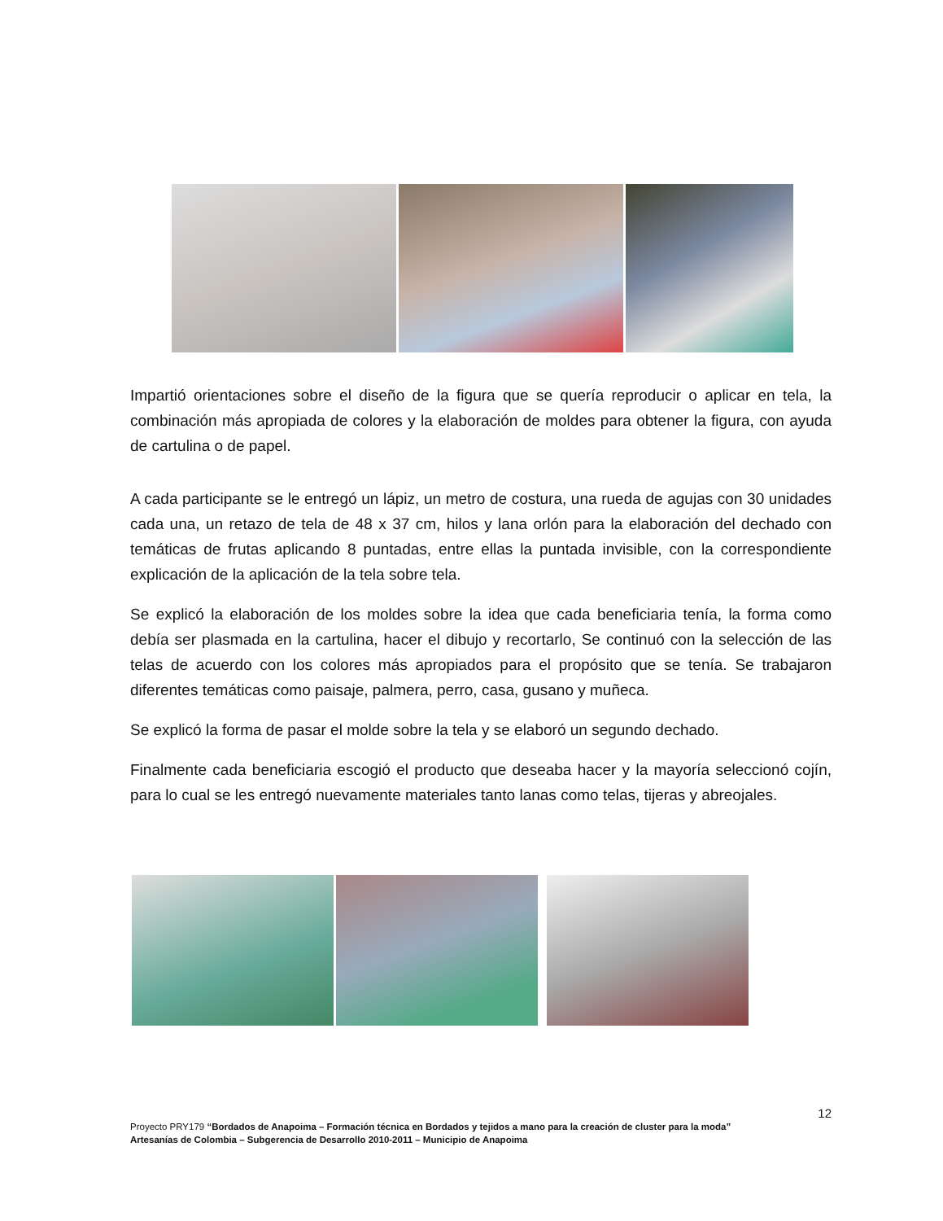Impartió orientaciones sobre el diseño de la figura que se quería reproducir o aplicar en tela, la combinación más apropiada de colores y la elaboración de moldes para obtener la figura, con ayuda de cartulina o de papel.
A cada participante se le entregó un lápiz, un metro de costura, una rueda de agujas con 30 unidades cada una, un retazo de tela de 48 x 37 cm, hilos y lana orlón para la elaboración del dechado con temáticas de frutas aplicando 8 puntadas, entre ellas la puntada invisible, con la correspondiente explicación de la aplicación de la tela sobre tela.
Se explicó la elaboración de los moldes sobre la idea que cada beneficiaria tenía, la forma como debía ser plasmada en la cartulina, hacer el dibujo y recortarlo, Se continuó con la selección de las telas de acuerdo con los colores más apropiados para el propósito que se tenía. Se trabajaron diferentes temáticas como paisaje, palmera, perro, casa, gusano y muñeca.
Se explicó la forma de pasar el molde sobre la tela y se elaboró un segundo dechado.
Finalmente cada beneficiaria escogió el producto que deseaba hacer y la mayoría seleccionó cojín, para lo cual se les entregó nuevamente materiales tanto lanas como telas, tijeras y abreojales.
12
Proyecto PRY179 “Bordados de Anapoima – Formación técnica en Bordados y tejidos a mano para la creación de cluster para la moda”
Artesanías de Colombia – Subgerencia de Desarrollo 2010-2011 – Municipio de Anapoima